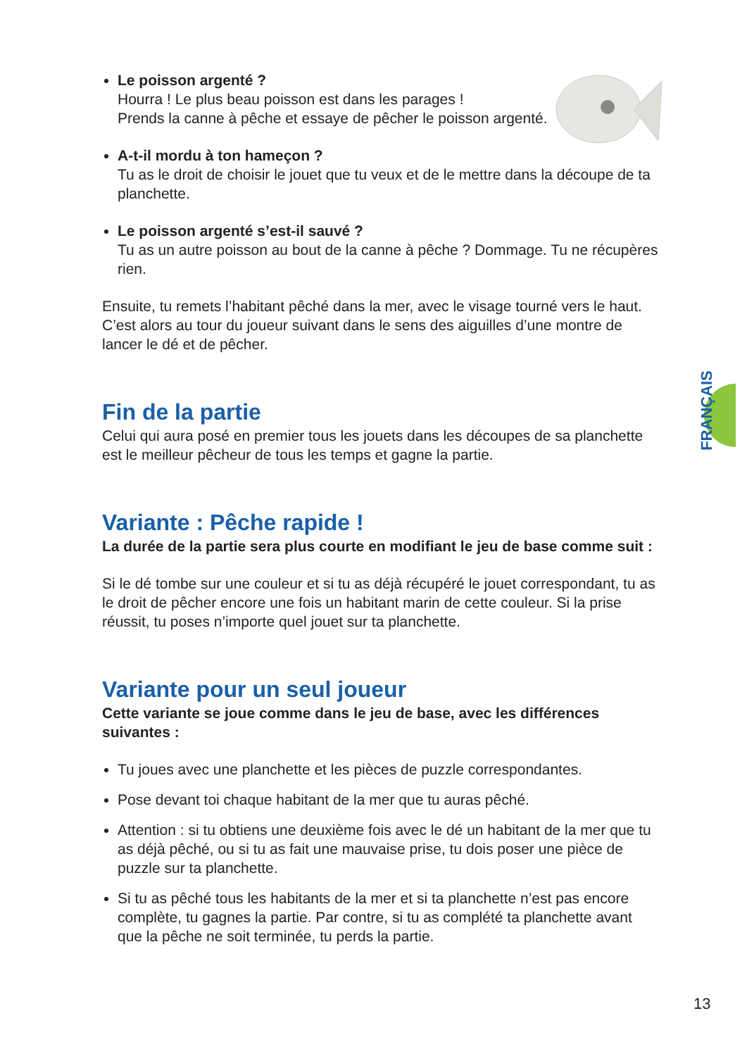FRANÇAIS
Le poisson argenté ?
Hourra ! Le plus beau poisson est dans les parages !
Prends la canne à pêche et essaye de pêcher le poisson argenté.
A-t-il mordu à ton hameçon ?
Tu as le droit de choisir le jouet que tu veux et de le mettre dans la découpe de ta planchette.
Le poisson argenté s’est-il sauvé ?
Tu as un autre poisson au bout de la canne à pêche ? Dommage. Tu ne récupères rien.
Ensuite, tu remets l’habitant pêché dans la mer, avec le visage tourné vers le haut. C’est alors au tour du joueur suivant dans le sens des aiguilles d’une montre de lancer le dé et de pêcher.
Fin de la partie
Celui qui aura posé en premier tous les jouets dans les découpes de sa planchette est le meilleur pêcheur de tous les temps et gagne la partie.
Variante : Pêche rapide !
La durée de la partie sera plus courte en modifiant le jeu de base comme suit :
Si le dé tombe sur une couleur et si tu as déjà récupéré le jouet correspondant, tu as le droit de pêcher encore une fois un habitant marin de cette couleur. Si la prise réussit, tu poses n’importe quel jouet sur ta planchette.
Variante pour un seul joueur
Cette variante se joue comme dans le jeu de base, avec les différences suivantes :
Tu joues avec une planchette et les pièces de puzzle correspondantes.
Pose devant toi chaque habitant de la mer que tu auras pêché.
Attention : si tu obtiens une deuxième fois avec le dé un habitant de la mer que tu as déjà pêché, ou si tu as fait une mauvaise prise, tu dois poser une pièce de puzzle sur ta planchette.
Si tu as pêché tous les habitants de la mer et si ta planchette n’est pas encore complète, tu gagnes la partie. Par contre, si tu as complété ta planchette avant que la pêche ne soit terminée, tu perds la partie.
13